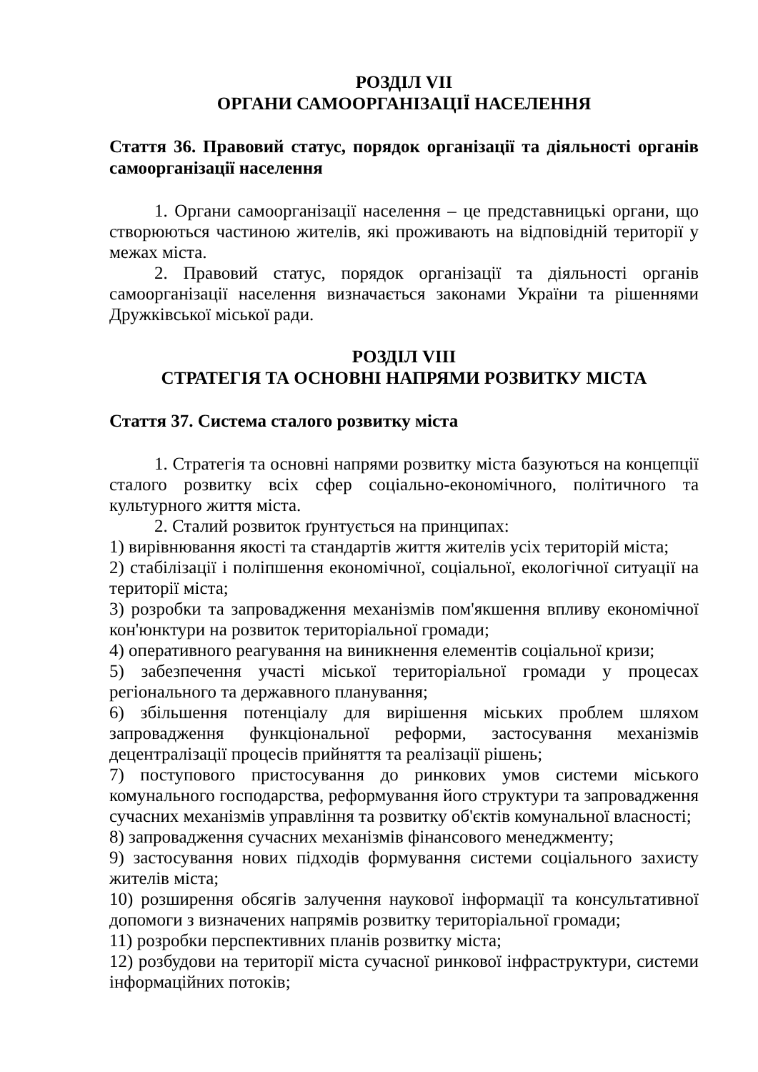РОЗДІЛ VII
ОРГАНИ САМООРГАНІЗАЦІЇ НАСЕЛЕННЯ
Стаття 36. Правовий статус, порядок організації та діяльності органів самоорганізації населення
1. Органи самоорганізації населення – це представницькі органи, що створюються частиною жителів, які проживають на відповідній території у межах міста.
2. Правовий статус, порядок організації та діяльності органів самоорганізації населення визначається законами України та рішеннями Дружківської міської ради.
РОЗДІЛ VIII
СТРАТЕГІЯ ТА ОСНОВНІ НАПРЯМИ РОЗВИТКУ МІСТА
Стаття 37. Система сталого розвитку міста
1. Стратегія та основні напрями розвитку міста базуються на концепції сталого розвитку всіх сфер соціально-економічного, політичного та культурного життя міста.
2. Сталий розвиток ґрунтується на принципах:
1) вирівнювання якості та стандартів життя жителів усіх територій міста;
2) стабілізації і поліпшення економічної, соціальної, екологічної ситуації на території міста;
3) розробки та запровадження механізмів пом'якшення впливу економічної кон'юнктури на розвиток територіальної громади;
4) оперативного реагування на виникнення елементів соціальної кризи;
5) забезпечення участі міської територіальної громади у процесах регіонального та державного планування;
6) збільшення потенціалу для вирішення міських проблем шляхом запровадження функціональної реформи, застосування механізмів децентралізації процесів прийняття та реалізації рішень;
7) поступового пристосування до ринкових умов системи міського комунального господарства, реформування його структури та запровадження сучасних механізмів управління та розвитку об'єктів комунальної власності;
8) запровадження сучасних механізмів фінансового менеджменту;
9) застосування нових підходів формування системи соціального захисту жителів міста;
10) розширення обсягів залучення наукової інформації та консультативної допомоги з визначених напрямів розвитку територіальної громади;
11) розробки перспективних планів розвитку міста;
12) розбудови на території міста сучасної ринкової інфраструктури, системи інформаційних потоків;